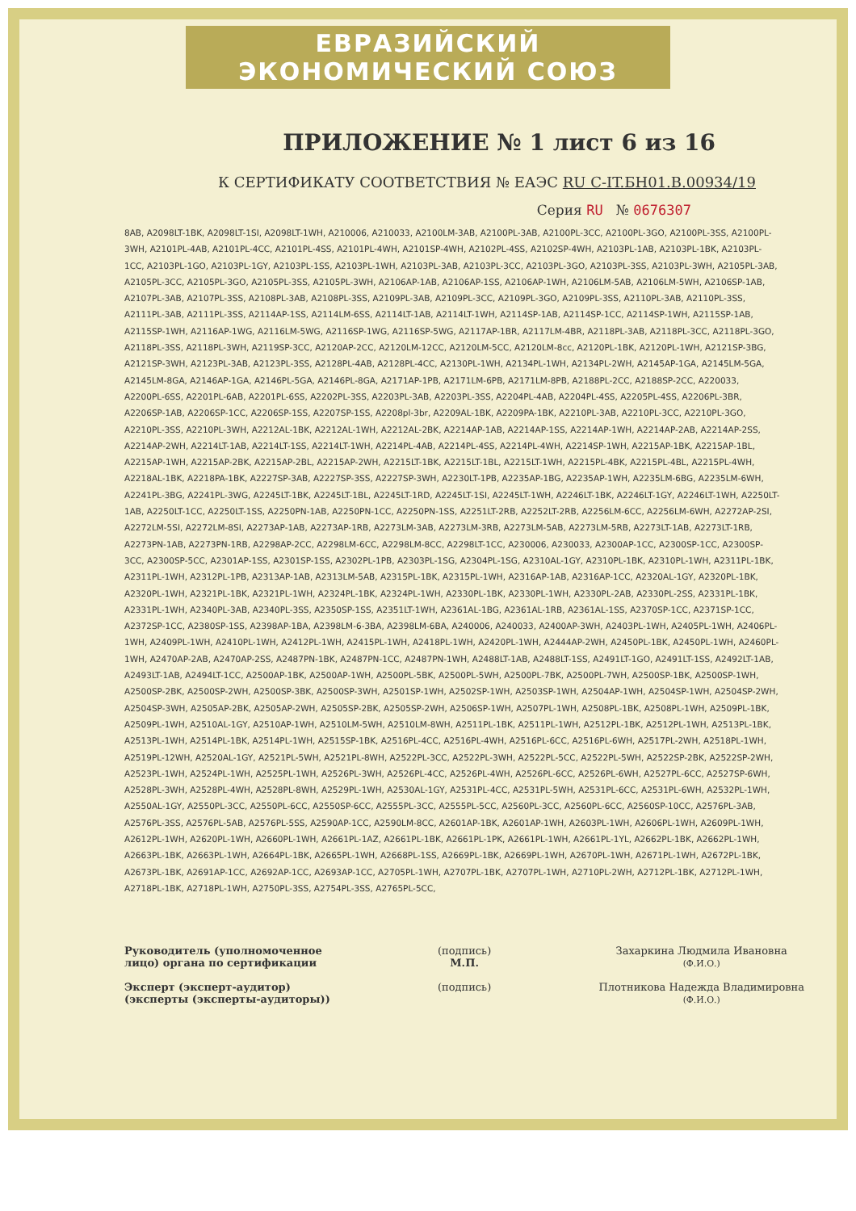ЕВРАЗИЙСКИЙ ЭКОНОМИЧЕСКИЙ СОЮЗ
ПРИЛОЖЕНИЕ № 1 лист 6 из 16
К СЕРТИФИКАТУ СООТВЕТСТВИЯ № ЕАЭС RU С-IT.БН01.В.00934/19
Серия RU № 0676307
8AB, A2098LT-1BK, A2098LT-1SI, A2098LT-1WH, A210006, A210033, A2100LM-3AB, A2100PL-3AB, A2100PL-3CC, A2100PL-3GO, A2100PL-3SS, A2100PL-3WH, A2101PL-4AB, A2101PL-4CC, A2101PL-4SS, A2101PL-4WH, A2101SP-4WH, A2102PL-4SS, A2102SP-4WH, A2103PL-1AB, A2103PL-1BK, A2103PL-1CC, A2103PL-1GO, A2103PL-1GY, A2103PL-1SS, A2103PL-1WH, A2103PL-3AB, A2103PL-3CC, A2103PL-3GO, A2103PL-3SS, A2103PL-3WH, A2105PL-3AB, A2105PL-3CC, A2105PL-3GO, A2105PL-3SS, A2105PL-3WH, A2106AP-1AB, A2106AP-1SS, A2106AP-1WH, A2106LM-5AB, A2106LM-5WH, A2106SP-1AB, A2107PL-3AB, A2107PL-3SS, A2108PL-3AB, A2108PL-3SS, A2109PL-3AB, A2109PL-3CC, A2109PL-3GO, A2109PL-3SS, A2110PL-3AB, A2110PL-3SS, A2111PL-3AB, A2111PL-3SS, A2114AP-1SS, A2114LM-6SS, A2114LT-1AB, A2114LT-1WH, A2114SP-1AB, A2114SP-1CC, A2114SP-1WH, A2115SP-1AB, A2115SP-1WH, A2116AP-1WG, A2116LM-5WG, A2116SP-1WG, A2116SP-5WG, A2117AP-1BR, A2117LM-4BR, A2118PL-3AB, A2118PL-3CC, A2118PL-3GO, A2118PL-3SS, A2118PL-3WH, A2119SP-3CC, A2120AP-2CC, A2120LM-12CC, A2120LM-5CC, A2120LM-8cc, A2120PL-1BK, A2120PL-1WH, A2121SP-3BG, A2121SP-3WH, A2123PL-3AB, A2123PL-3SS, A2128PL-4AB, A2128PL-4CC, A2130PL-1WH, A2134PL-1WH, A2134PL-2WH, A2145AP-1GA, A2145LM-5GA, A2145LM-8GA, A2146AP-1GA, A2146PL-5GA, A2146PL-8GA, A2171AP-1PB, A2171LM-6PB, A2171LM-8PB, A2188PL-2CC, A2188SP-2CC, A220033, A2200PL-6SS, A2201PL-6AB, A2201PL-6SS, A2202PL-3SS, A2203PL-3AB, A2203PL-3SS, A2204PL-4AB, A2204PL-4SS, A2205PL-4SS, A2206PL-3BR, A2206SP-1AB, A2206SP-1CC, A2206SP-1SS, A2207SP-1SS, A2208pl-3br, A2209AL-1BK, A2209PA-1BK, A2210PL-3AB, A2210PL-3CC, A2210PL-3GO, A2210PL-3SS, A2210PL-3WH, A2212AL-1BK, A2212AL-1WH, A2212AL-2BK, A2214AP-1AB, A2214AP-1SS, A2214AP-1WH, A2214AP-2AB, A2214AP-2SS, A2214AP-2WH, A2214LT-1AB, A2214LT-1SS, A2214LT-1WH, A2214PL-4AB, A2214PL-4SS, A2214PL-4WH, A2214SP-1WH, A2215AP-1BK, A2215AP-1BL, A2215AP-1WH, A2215AP-2BK, A2215AP-2BL, A2215AP-2WH, A2215LT-1BK, A2215LT-1BL, A2215LT-1WH, A2215PL-4BK, A2215PL-4BL, A2215PL-4WH, A2218AL-1BK, A2218PA-1BK, A2227SP-3AB, A2227SP-3SS, A2227SP-3WH, A2230LT-1PB, A2235AP-1BG, A2235AP-1WH, A2235LM-6BG, A2235LM-6WH, A2241PL-3BG, A2241PL-3WG, A2245LT-1BK, A2245LT-1BL, A2245LT-1RD, A2245LT-1SI, A2245LT-1WH, A2246LT-1BK, A2246LT-1GY, A2246LT-1WH, A2250LT-1AB, A2250LT-1CC, A2250LT-1SS, A2250PN-1AB, A2250PN-1CC, A2250PN-1SS, A2251LT-2RB, A2252LT-2RB, A2256LM-6CC, A2256LM-6WH, A2272AP-2SI, A2272LM-5SI, A2272LM-8SI, A2273AP-1AB, A2273AP-1RB, A2273LM-3AB, A2273LM-3RB, A2273LM-5AB, A2273LM-5RB, A2273LT-1AB, A2273LT-1RB, A2273PN-1AB, A2273PN-1RB, A2298AP-2CC, A2298LM-6CC, A2298LM-8CC, A2298LT-1CC, A230006, A230033, A2300AP-1CC, A2300SP-1CC, A2300SP-3CC, A2300SP-5CC, A2301AP-1SS, A2301SP-1SS, A2302PL-1PB, A2303PL-1SG, A2304PL-1SG, A2310AL-1GY, A2310PL-1BK, A2310PL-1WH, A2311PL-1BK, A2311PL-1WH, A2312PL-1PB, A2313AP-1AB, A2313LM-5AB, A2315PL-1BK, A2315PL-1WH, A2316AP-1AB, A2316AP-1CC, A2320AL-1GY, A2320PL-1BK, A2320PL-1WH, A2321PL-1BK, A2321PL-1WH, A2324PL-1BK, A2324PL-1WH, A2330PL-1BK, A2330PL-1WH, A2330PL-2AB, A2330PL-2SS, A2331PL-1BK, A2331PL-1WH, A2340PL-3AB, A2340PL-3SS, A2350SP-1SS, A2351LT-1WH, A2361AL-1BG, A2361AL-1RB, A2361AL-1SS, A2370SP-1CC, A2371SP-1CC, A2372SP-1CC, A2380SP-1SS, A2398AP-1BA, A2398LM-6-3BA, A2398LM-6BA, A240006, A240033, A2400AP-3WH, A2403PL-1WH, A2405PL-1WH, A2406PL-1WH, A2409PL-1WH, A2410PL-1WH, A2412PL-1WH, A2415PL-1WH, A2418PL-1WH, A2420PL-1WH, A2444AP-2WH, A2450PL-1BK, A2450PL-1WH, A2460PL-1WH, A2470AP-2AB, A2470AP-2SS, A2487PN-1BK, A2487PN-1CC, A2487PN-1WH, A2488LT-1AB, A2488LT-1SS, A2491LT-1GO, A2491LT-1SS, A2492LT-1AB, A2493LT-1AB, A2494LT-1CC, A2500AP-1BK, A2500AP-1WH, A2500PL-5BK, A2500PL-5WH, A2500PL-7BK, A2500PL-7WH, A2500SP-1BK, A2500SP-1WH, A2500SP-2BK, A2500SP-2WH, A2500SP-3BK, A2500SP-3WH, A2501SP-1WH, A2502SP-1WH, A2503SP-1WH, A2504AP-1WH, A2504SP-1WH, A2504SP-2WH, A2504SP-3WH, A2505AP-2BK, A2505AP-2WH, A2505SP-2BK, A2505SP-2WH, A2506SP-1WH, A2507PL-1WH, A2508PL-1BK, A2508PL-1WH, A2509PL-1BK, A2509PL-1WH, A2510AL-1GY, A2510AP-1WH, A2510LM-5WH, A2510LM-8WH, A2511PL-1BK, A2511PL-1WH, A2512PL-1BK, A2512PL-1WH, A2513PL-1BK, A2513PL-1WH, A2514PL-1BK, A2514PL-1WH, A2515SP-1BK, A2516PL-4CC, A2516PL-4WH, A2516PL-6CC, A2516PL-6WH, A2517PL-2WH, A2518PL-1WH, A2519PL-12WH, A2520AL-1GY, A2521PL-5WH, A2521PL-8WH, A2522PL-3CC, A2522PL-3WH, A2522PL-5CC, A2522PL-5WH, A2522SP-2BK, A2522SP-2WH, A2523PL-1WH, A2524PL-1WH, A2525PL-1WH, A2526PL-3WH, A2526PL-4CC, A2526PL-4WH, A2526PL-6CC, A2526PL-6WH, A2527PL-6CC, A2527SP-6WH, A2528PL-3WH, A2528PL-4WH, A2528PL-8WH, A2529PL-1WH, A2530AL-1GY, A2531PL-4CC, A2531PL-5WH, A2531PL-6CC, A2531PL-6WH, A2532PL-1WH, A2550AL-1GY, A2550PL-3CC, A2550PL-6CC, A2550SP-6CC, A2555PL-3CC, A2555PL-5CC, A2560PL-3CC, A2560PL-6CC, A2560SP-10CC, A2576PL-3AB, A2576PL-3SS, A2576PL-5AB, A2576PL-5SS, A2590AP-1CC, A2590LM-8CC, A2601AP-1BK, A2601AP-1WH, A2603PL-1WH, A2606PL-1WH, A2609PL-1WH, A2612PL-1WH, A2620PL-1WH, A2660PL-1WH, A2661PL-1AZ, A2661PL-1BK, A2661PL-1PK, A2661PL-1WH, A2661PL-1YL, A2662PL-1BK, A2662PL-1WH, A2663PL-1BK, A2663PL-1WH, A2664PL-1BK, A2665PL-1WH, A2668PL-1SS, A2669PL-1BK, A2669PL-1WH, A2670PL-1WH, A2671PL-1WH, A2672PL-1BK, A2673PL-1BK, A2691AP-1CC, A2692AP-1CC, A2693AP-1CC, A2705PL-1WH, A2707PL-1BK, A2707PL-1WH, A2710PL-2WH, A2712PL-1BK, A2712PL-1WH, A2718PL-1BK, A2718PL-1WH, A2750PL-3SS, A2754PL-3SS, A2765PL-5CC,
Руководитель (уполномоченное
лицо) органа по сертификации
Эксперт (эксперт-аудитор)
(эксперты (эксперты-аудиторы))
(подпись)
М.П.
(подпись)
Захаркина Людмила Ивановна
(Ф.И.О.)
Плотникова Надежда Владимировна
(Ф.И.О.)